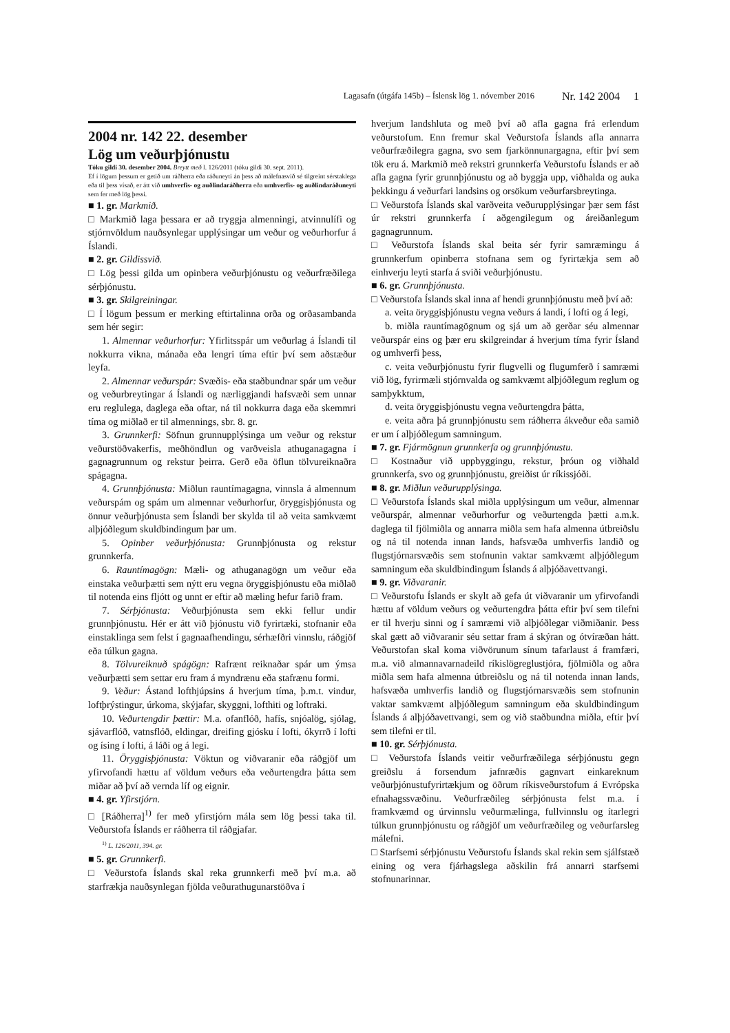Lagasafn (útgáfa 145b) – Íslensk lög 1. nóvember 2016 Nr. 142 2004 1
2004 nr. 142 22. desember
Lög um veðurþjónustu
Tóku gildi 30. desember 2004. Breytt með l. 126/2011 (tóku gildi 30. sept. 2011).
Ef í lögum þessum er getið um ráðherra eða ráðuneyti án þess að málefnasvið sé tilgreint sérstaklega eða til þess vísað, er átt við umhverfis- og auðlindaráðherra eða umhverfis- og auðlindaráðuneyti sem fer með lög þessi.
■ 1. gr. Markmið.
□ Markmið laga þessara er að tryggja almenningi, atvinnulífi og stjórnvöldum nauðsynlegar upplýsingar um veður og veðurhorfur á Íslandi.
■ 2. gr. Gildissvið.
□ Lög þessi gilda um opinbera veðurþjónustu og veðurfræðilega sérþjónustu.
■ 3. gr. Skilgreiningar.
□ Í lögum þessum er merking eftirtalinna orða og orðasambanda sem hér segir:
1. Almennar veðurhorfur: Yfirlitsspár um veðurlag á Íslandi til nokkurra vikna, mánaða eða lengri tíma eftir því sem aðstæður leyfa.
2. Almennar veðurspár: Svæðis- eða staðbundnar spár um veður og veðurbreytingar á Íslandi og nærliggjandi hafsvæði sem unnar eru reglulega, daglega eða oftar, ná til nokkurra daga eða skemmri tíma og miðlað er til almennings, sbr. 8. gr.
3. Grunnkerfi: Söfnun grunnupplýsinga um veður og rekstur veðurstöðvakerfis, meðhöndlun og varðveisla athuganagagna í gagnagrunnum og rekstur þeirra. Gerð eða öflun tölvureiknaðra spágagna.
4. Grunnþjónusta: Miðlun rauntímagagna, vinnsla á almennum veðurspám og spám um almennar veðurhorfur, öryggisþjónusta og önnur veðurþjónusta sem Íslandi ber skylda til að veita samkvæmt alþjóðlegum skuldbindingum þar um.
5. Opinber veðurþjónusta: Grunnþjónusta og rekstur grunnkerfa.
6. Rauntímagögn: Mæli- og athuganagögn um veður eða einstaka veðurþætti sem nýtt eru vegna öryggisþjónustu eða miðlað til notenda eins fljótt og unnt er eftir að mæling hefur farið fram.
7. Sérþjónusta: Veðurþjónusta sem ekki fellur undir grunnþjónustu. Hér er átt við þjónustu við fyrirtæki, stofnanir eða einstaklinga sem felst í gagnaafhendingu, sérhæfðri vinnslu, ráðgjöf eða túlkun gagna.
8. Tölvureiknuð spágögn: Rafrænt reiknaðar spár um ýmsa veðurþætti sem settar eru fram á myndrænu eða stafrænu formi.
9. Veður: Ástand lofthjúpsins á hverjum tíma, þ.m.t. vindur, loftþrýstingur, úrkoma, skýjafar, skyggni, lofthiti og loftraki.
10. Veðurtengdir þættir: M.a. ofanflóð, hafís, snjóalög, sjólag, sjávarflóð, vatnsflóð, eldingar, dreifing gjósku í lofti, ókyrrð í lofti og ísing í lofti, á láði og á legi.
11. Öryggisþjónusta: Vöktun og viðvaranir eða ráðgjöf um yfirvofandi hættu af völdum veðurs eða veðurtengdra þátta sem miðar að því að vernda líf og eignir.
■ 4. gr. Yfirstjórn.
□ [Ráðherra]<sup>1)</sup> fer með yfirstjórn mála sem lög þessi taka til. Veðurstofa Íslands er ráðherra til ráðgjafar.
<sup>1)</sup> L. 126/2011, 394. gr.
■ 5. gr. Grunnkerfi.
□ Veðurstofa Íslands skal reka grunnkerfi með því m.a. að starfrækja nauðsynlegan fjölda veðurathugunarstöðva í
hverjum landshluta og með því að afla gagna frá erlendum veðurstofum. Enn fremur skal Veðurstofa Íslands afla annarra veðurfræðilegra gagna, svo sem fjarkönnunargagna, eftir því sem tök eru á. Markmið með rekstri grunnkerfa Veðurstofu Íslands er að afla gagna fyrir grunnþjónustu og að byggja upp, viðhalda og auka þekkingu á veðurfari landsins og orsökum veðurfarsbreytinga.
□ Veðurstofa Íslands skal varðveita veðurupplýsingar þær sem fást úr rekstri grunnkerfa í aðgengilegum og áreiðanlegum gagnagrunnum.
□ Veðurstofa Íslands skal beita sér fyrir samræmingu á grunnkerfum opinberra stofnana sem og fyrirtækja sem að einhverju leyti starfa á sviði veðurþjónustu.
■ 6. gr. Grunnþjónusta.
□ Veðurstofa Íslands skal inna af hendi grunnþjónustu með því að:
a. veita öryggisþjónustu vegna veðurs á landi, í lofti og á legi,
b. miðla rauntímagögnum og sjá um að gerðar séu almennar veðurspár eins og þær eru skilgreindar á hverjum tíma fyrir Ísland og umhverfi þess,
c. veita veðurþjónustu fyrir flugvelli og flugumferð í samræmi við lög, fyrirmæli stjórnvalda og samkvæmt alþjóðlegum reglum og samþykktum,
d. veita öryggisþjónustu vegna veðurtengdra þátta,
e. veita aðra þá grunnþjónustu sem ráðherra ákveður eða samið er um í alþjóðlegum samningum.
■ 7. gr. Fjármögnun grunnkerfa og grunnþjónustu.
□ Kostnaður við uppbyggingu, rekstur, þróun og viðhald grunnkerfa, svo og grunnþjónustu, greiðist úr ríkissjóði.
■ 8. gr. Miðlun veðurupplýsinga.
□ Veðurstofa Íslands skal miðla upplýsingum um veður, almennar veðurspár, almennar veðurhorfur og veðurtengda þætti a.m.k. daglega til fjölmiðla og annarra miðla sem hafa almenna útbreiðslu og ná til notenda innan lands, hafsvæða umhverfis landið og flugstjórnarsvæðis sem stofnunin vaktar samkvæmt alþjóðlegum samningum eða skuldbindingum Íslands á alþjóðavettvangi.
■ 9. gr. Viðvaranir.
□ Veðurstofu Íslands er skylt að gefa út viðvaranir um yfirvofandi hættu af völdum veðurs og veðurtengdra þátta eftir því sem tilefni er til hverju sinni og í samræmi við alþjóðlegar viðmiðanir. Þess skal gætt að viðvaranir séu settar fram á skýran og ótvíræðan hátt. Veðurstofan skal koma viðvörunum sínum tafarlaust á framfæri, m.a. við almannavarnadeild ríkislögreglustjóra, fjölmiðla og aðra miðla sem hafa almenna útbreiðslu og ná til notenda innan lands, hafsvæða umhverfis landið og flugstjórnarsvæðis sem stofnunin vaktar samkvæmt alþjóðlegum samningum eða skuldbindingum Íslands á alþjóðavettvangi, sem og við staðbundna miðla, eftir því sem tilefni er til.
■ 10. gr. Sérþjónusta.
□ Veðurstofa Íslands veitir veðurfræðilega sérþjónustu gegn greiðslu á forsendum jafnræðis gagnvart einkareknum veðurþjónustufyrirtækjum og öðrum ríkisveðurstofum á Evrópska efnahagssvæðinu. Veðurfræðileg sérþjónusta felst m.a. í framkvæmd og úrvinnslu veðurmælinga, fullvinnslu og ítarlegri túlkun grunnþjónustu og ráðgjöf um veðurfræðileg og veðurfarsleg málefni.
□ Starfsemi sérþjónustu Veðurstofu Íslands skal rekin sem sjálfstæð eining og vera fjárhagslega aðskilin frá annarri starfsemi stofnunarinnar.